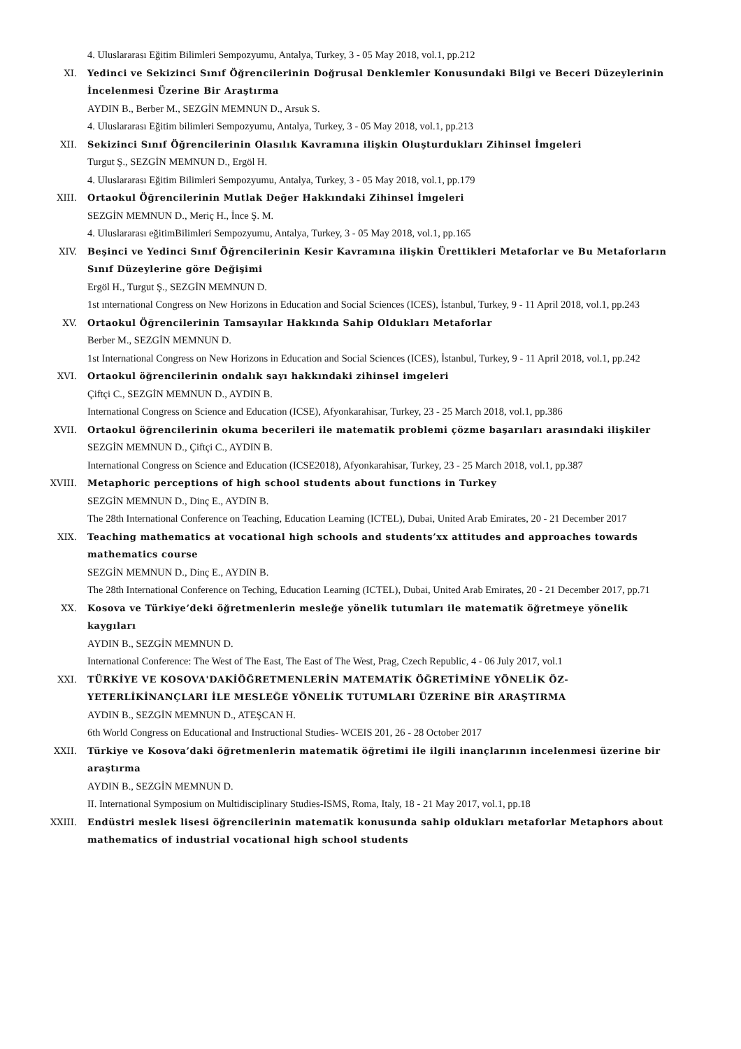4. Uluslararası Eğitim Bilimleri Sempozyumu, Antalya, Turkey, 3 - 05 May 2018, vol.1, pp.212
XI. Yedinci ve Sekizinci Sınıf Öğrencilerinin Doğrusal Denklemler Konusundaki Bilgi ve Beceri Düzeylerinin İncelenmesi Üzerine Bir Araştırma
AYDIN B., Berber M., SEZGİN MEMNUN D., Arsuk S.
4. Uluslararası Eğitim bilimleri Sempozyumu, Antalya, Turkey, 3 - 05 May 2018, vol.1, pp.213
XII. Sekizinci Sınıf Öğrencilerinin Olasılık Kavramına ilişkin Oluşturdukları Zihinsel İmgeleri
Turgut Ş., SEZGİN MEMNUN D., Ergöl H.
4. Uluslararası Eğitim Bilimleri Sempozyumu, Antalya, Turkey, 3 - 05 May 2018, vol.1, pp.179
XIII. Ortaokul Öğrencilerinin Mutlak Değer Hakkındaki Zihinsel İmgeleri
SEZGİN MEMNUN D., Meriç H., İnce Ş. M.
4. Uluslararası eğitimBilimleri Sempozyumu, Antalya, Turkey, 3 - 05 May 2018, vol.1, pp.165
XIV. Beşinci ve Yedinci Sınıf Öğrencilerinin Kesir Kavramına ilişkin Ürettikleri Metaforlar ve Bu Metaforların Sınıf Düzeylerine göre Değişimi
Ergöl H., Turgut Ş., SEZGİN MEMNUN D.
1st ınternational Congress on New Horizons in Education and Social Sciences (ICES), İstanbul, Turkey, 9 - 11 April 2018, vol.1, pp.243
XV. Ortaokul Öğrencilerinin Tamsayılar Hakkında Sahip Oldukları Metaforlar
Berber M., SEZGİN MEMNUN D.
1st International Congress on New Horizons in Education and Social Sciences (ICES), İstanbul, Turkey, 9 - 11 April 2018, vol.1, pp.242
XVI. Ortaokul öğrencilerinin ondalık sayı hakkındaki zihinsel imgeleri
Çiftçi C., SEZGİN MEMNUN D., AYDIN B.
International Congress on Science and Education (ICSE), Afyonkarahisar, Turkey, 23 - 25 March 2018, vol.1, pp.386
XVII. Ortaokul öğrencilerinin okuma becerileri ile matematik problemi çözme başarıları arasındaki ilişkiler
SEZGİN MEMNUN D., Çiftçi C., AYDIN B.
International Congress on Science and Education (ICSE2018), Afyonkarahisar, Turkey, 23 - 25 March 2018, vol.1, pp.387
XVIII. Metaphoric perceptions of high school students about functions in Turkey
SEZGİN MEMNUN D., Dinç E., AYDIN B.
The 28th International Conference on Teaching, Education Learning (ICTEL), Dubai, United Arab Emirates, 20 - 21 December 2017
XIX. Teaching mathematics at vocational high schools and students’xx attitudes and approaches towards mathematics course
SEZGİN MEMNUN D., Dinç E., AYDIN B.
The 28th International Conference on Teching, Education Learning (ICTEL), Dubai, United Arab Emirates, 20 - 21 December 2017, pp.71
XX. Kosova ve Türkiye’deki öğretmenlerin mesleğe yönelik tutumları ile matematik öğretmeye yönelik kaygıları
AYDIN B., SEZGİN MEMNUN D.
International Conference: The West of The East, The East of The West, Prag, Czech Republic, 4 - 06 July 2017, vol.1
XXI. TÜRKİYE VE KOSOVA'DAKİÖĞRETMENLERİN MATEMATİK ÖĞRETİMİNE YÖNELİK ÖZ-YETERLİKİNANÇLARI İLE MESLEĞE YÖNELİK TUTUMLARI ÜZERİNE BİR ARAŞTIRMA
AYDIN B., SEZGİN MEMNUN D., ATEŞCAN H.
6th World Congress on Educational and Instructional Studies- WCEIS 201, 26 - 28 October 2017
XXII. Türkiye ve Kosova’daki öğretmenlerin matematik öğretimi ile ilgili inançlarının incelenmesi üzerine bir araştırma
AYDIN B., SEZGİN MEMNUN D.
II. International Symposium on Multidisciplinary Studies-ISMS, Roma, Italy, 18 - 21 May 2017, vol.1, pp.18
XXIII. Endüstri meslek lisesi öğrencilerinin matematik konusunda sahip oldukları metaforlar Metaphors about mathematics of industrial vocational high school students